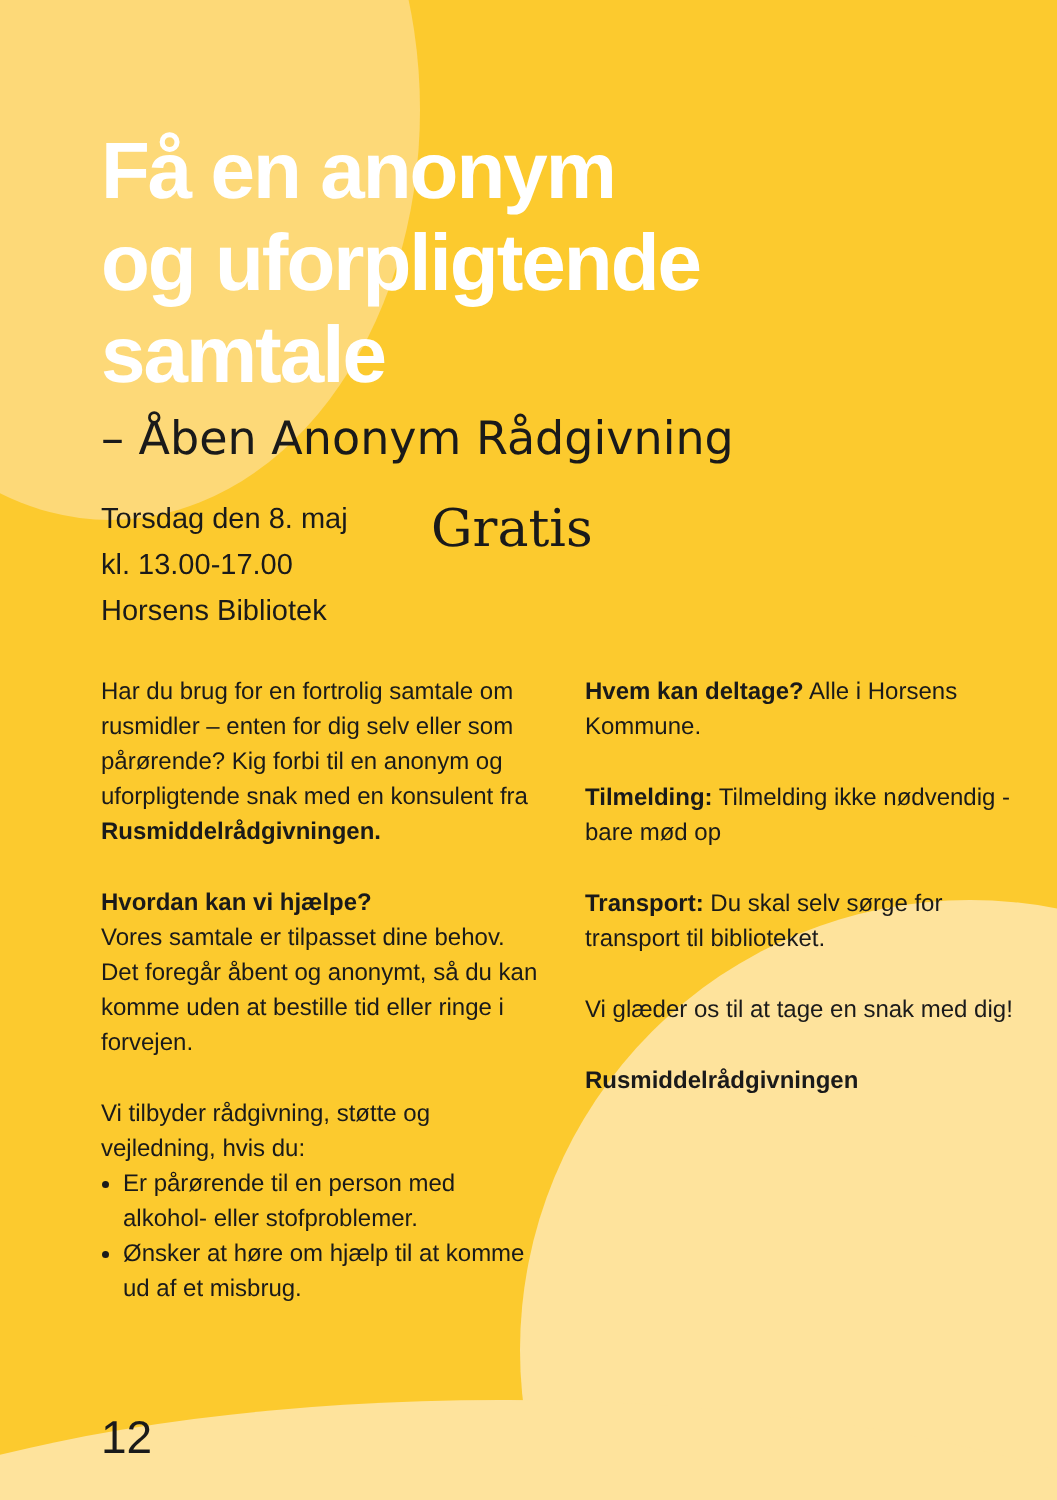Få en anonym
og uforpligtende
samtale
– Åben Anonym Rådgivning
Torsdag den 8. maj
kl. 13.00-17.00
Horsens Bibliotek
Gratis
Har du brug for en fortrolig samtale om rusmidler – enten for dig selv eller som pårørende? Kig forbi til en anonym og uforpligtende snak med en konsulent fra Rusmiddelrådgivningen.
Hvordan kan vi hjælpe?
Vores samtale er tilpasset dine behov. Det foregår åbent og anonymt, så du kan komme uden at bestille tid eller ringe i forvejen.
Vi tilbyder rådgivning, støtte og vejledning, hvis du:
Er pårørende til en person med alkohol- eller stofproblemer.
Ønsker at høre om hjælp til at komme ud af et misbrug.
Hvem kan deltage? Alle i Horsens Kommune.
Tilmelding: Tilmelding ikke nødvendig - bare mød op
Transport: Du skal selv sørge for transport til biblioteket.
Vi glæder os til at tage en snak med dig!
Rusmiddelrådgivningen
12